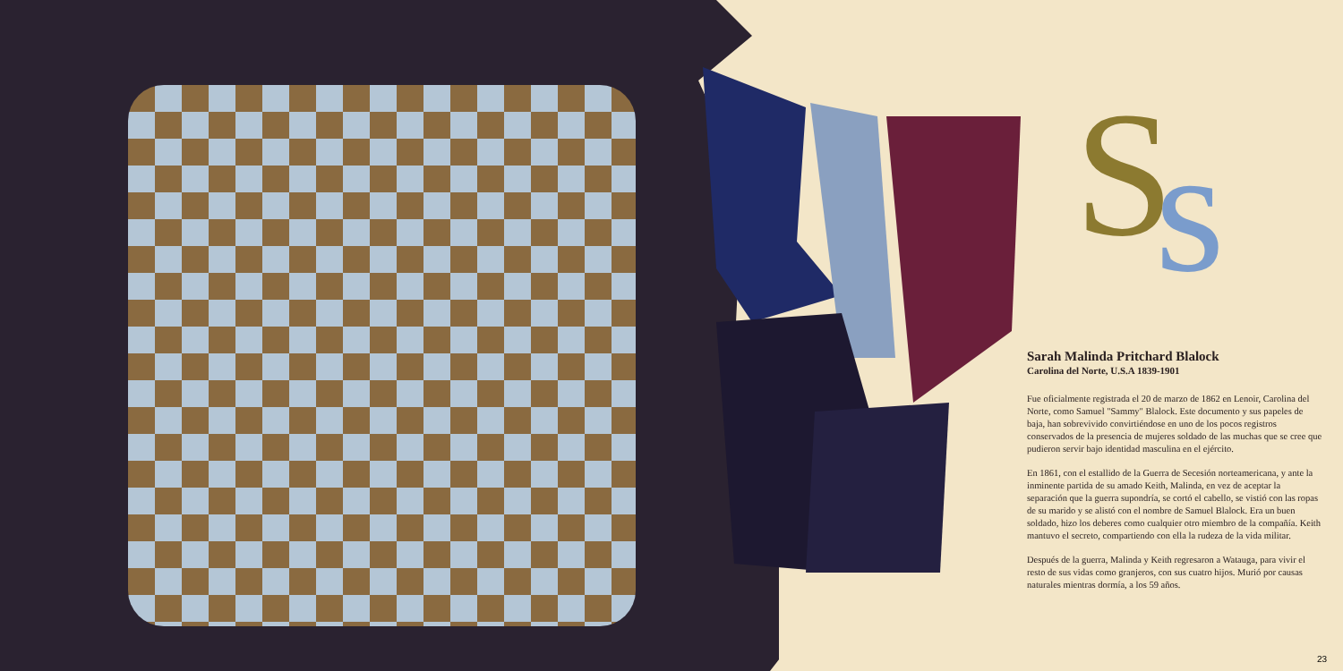S s
Sarah Malinda Pritchard Blalock
Carolina del Norte, U.S.A 1839-1901
Fue oficialmente registrada el 20 de marzo de 1862 en Lenoir, Carolina del Norte, como Samuel "Sammy" Blalock. Este documento y sus papeles de baja, han sobrevivido convirtiéndose en uno de los pocos registros conservados de la presencia de mujeres soldado de las muchas que se cree que pudieron servir bajo identidad masculina en el ejército.
En 1861, con el estallido de la Guerra de Secesión norteamericana, y ante la inminente partida de su amado Keith, Malinda, en vez de aceptar la separación que la guerra supondría, se cortó el cabello, se vistió con las ropas de su marido y se alistó con el nombre de Samuel Blalock. Era un buen soldado, hizo los deberes como cualquier otro miembro de la compañía. Keith mantuvo el secreto, compartiendo con ella la rudeza de la vida militar.
Después de la guerra, Malinda y Keith regresaron a Watauga, para vivir el resto de sus vidas como granjeros, con sus cuatro hijos. Murió por causas naturales mientras dormía, a los 59 años.
23